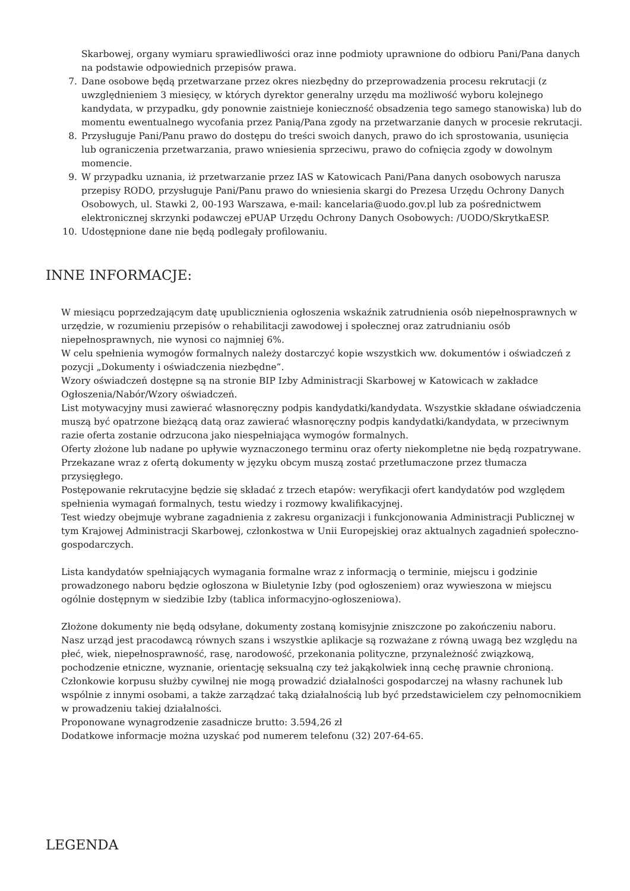Skarbowej, organy wymiaru sprawiedliwości oraz inne podmioty uprawnione do odbioru Pani/Pana danych na podstawie odpowiednich przepisów prawa.
7. Dane osobowe będą przetwarzane przez okres niezbędny do przeprowadzenia procesu rekrutacji (z uwzględnieniem 3 miesięcy, w których dyrektor generalny urzędu ma możliwość wyboru kolejnego kandydata, w przypadku, gdy ponownie zaistnieje konieczność obsadzenia tego samego stanowiska) lub do momentu ewentualnego wycofania przez Panią/Pana zgody na przetwarzanie danych w procesie rekrutacji.
8. Przysługuje Pani/Panu prawo do dostępu do treści swoich danych, prawo do ich sprostowania, usunięcia lub ograniczenia przetwarzania, prawo wniesienia sprzeciwu, prawo do cofnięcia zgody w dowolnym momencie.
9. W przypadku uznania, iż przetwarzanie przez IAS w Katowicach Pani/Pana danych osobowych narusza przepisy RODO, przysługuje Pani/Panu prawo do wniesienia skargi do Prezesa Urzędu Ochrony Danych Osobowych, ul. Stawki 2, 00-193 Warszawa, e-mail: kancelaria@uodo.gov.pl lub za pośrednictwem elektronicznej skrzynki podawczej ePUAP Urzędu Ochrony Danych Osobowych: /UODO/SkrytkaESP.
10. Udostępnione dane nie będą podlegały profilowaniu.
INNE INFORMACJE:
W miesiącu poprzedzającym datę upublicznienia ogłoszenia wskaźnik zatrudnienia osób niepełnosprawnych w urzędzie, w rozumieniu przepisów o rehabilitacji zawodowej i społecznej oraz zatrudnianiu osób niepełnosprawnych, nie wynosi co najmniej 6%.
W celu spełnienia wymogów formalnych należy dostarczyć kopie wszystkich ww. dokumentów i oświadczeń z pozycji „Dokumenty i oświadczenia niezbędne”.
Wzory oświadczeń dostępne są na stronie BIP Izby Administracji Skarbowej w Katowicach w zakładce Ogłoszenia/Nabór/Wzory oświadczeń.
List motywacyjny musi zawierać własnoręczny podpis kandydatki/kandydata. Wszystkie składane oświadczenia muszą być opatrzone bieżącą datą oraz zawierać własnoręczny podpis kandydatki/kandydata, w przeciwnym razie oferta zostanie odrzucona jako niespełniająca wymogów formalnych.
Oferty złożone lub nadane po upływie wyznaczonego terminu oraz oferty niekompletne nie będą rozpatrywane.
Przekazane wraz z ofertą dokumenty w języku obcym muszą zostać przetłumaczone przez tłumacza przysięgłego.
Postępowanie rekrutacyjne będzie się składać z trzech etapów: weryfikacji ofert kandydatów pod względem spełnienia wymagań formalnych, testu wiedzy i rozmowy kwalifikacyjnej.
Test wiedzy obejmuje wybrane zagadnienia z zakresu organizacji i funkcjonowania Administracji Publicznej w tym Krajowej Administracji Skarbowej, członkostwa w Unii Europejskiej oraz aktualnych zagadnień społeczno-gospodarczych.
Lista kandydatów spełniających wymagania formalne wraz z informacją o terminie, miejscu i godzinie prowadzonego naboru będzie ogłoszona w Biuletynie Izby (pod ogłoszeniem) oraz wywieszona w miejscu ogólnie dostępnym w siedzibie Izby (tablica informacyjno-ogłoszeniowa).
Złożone dokumenty nie będą odsyłane, dokumenty zostaną komisyjnie zniszczone po zakończeniu naboru.
Nasz urząd jest pracodawcą równych szans i wszystkie aplikacje są rozważane z równą uwagą bez względu na płeć, wiek, niepełnosprawność, rasę, narodowość, przekonania polityczne, przynależność związkową, pochodzenie etniczne, wyznanie, orientację seksualną czy też jakąkolwiek inną cechę prawnie chronioną.
Członkowie korpusu służby cywilnej nie mogą prowadzić działalności gospodarczej na własny rachunek lub wspólnie z innymi osobami, a także zarządzać taką działalnością lub być przedstawicielem czy pełnomocnikiem w prowadzeniu takiej działalności.
Proponowane wynagrodzenie zasadnicze brutto: 3.594,26 zł
Dodatkowe informacje można uzyskać pod numerem telefonu (32) 207-64-65.
LEGENDA